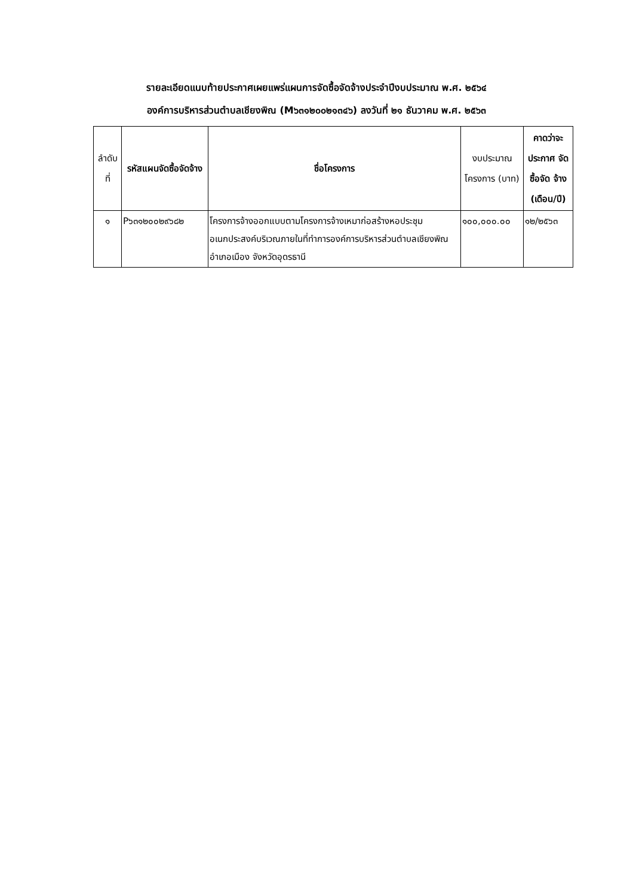รายละเอียดแนบท้ายประกาศเผยแพร่แผนการจัดซื้อจัดจ้างประจำปีงบประมาณ พ.ศ. ๒๕๖๔
องค์การบริหารส่วนตำบลเชียงพิณ (M๖๓๑๒๐๐๒๑๓๔๖) ลงวันที่ ๒๑ ธันวาคม พ.ศ. ๒๕๖๓
| ลำดับ ที่ | รหัสแผนจัดซื้อจัดจ้าง | ชื่อโครงการ | งบประมาณ โครงการ (บาท) | คาดว่าจะ ประกาศ จัดซื้อจัด จ้าง (เดือน/ปี) |
| --- | --- | --- | --- | --- |
| ๑ | P๖๓๑๒๐๐๒๙๖๘๒ | โครงการจ้างออกแบบตามโครงการจ้างเหมาก่อสร้างหอประชุมอเนกประสงค์บริเวณภายในที่ทำการองค์การบริหารส่วนตำบลเชียงพิณ อำเภอเมือง จังหวัดอุดรธานี | ๑๐๐,๐๐๐.๐๐ | ๑๒/๒๕๖๓ |